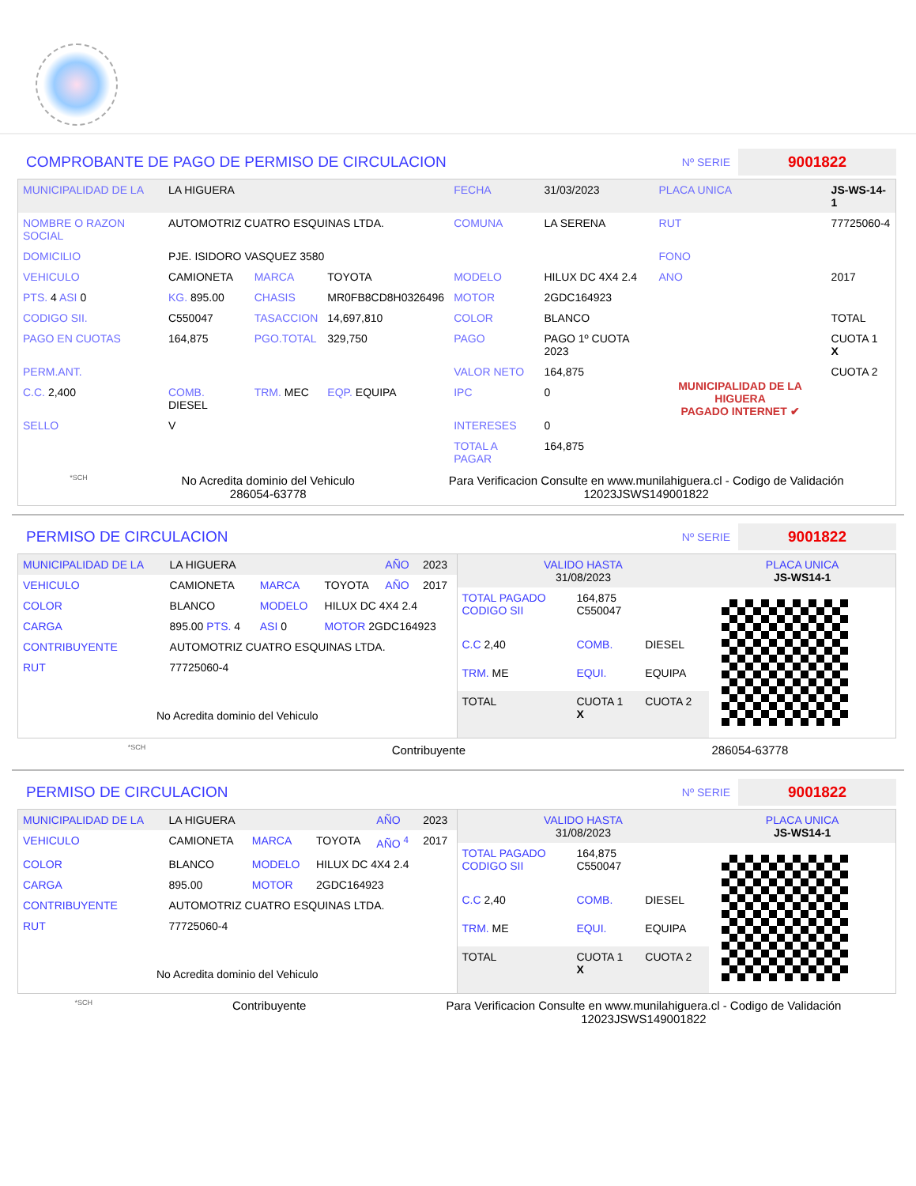COMPROBANTE DE PAGO DE PERMISO DE CIRCULACION
Nº SERIE 9001822
| MUNICIPALIDAD DE LA | LA HIGUERA | | | FECHA | 31/03/2023 | PLACA UNICA | JS-WS-14-1 |
| NOMBRE O RAZON SOCIAL | AUTOMOTRIZ CUATRO ESQUINAS LTDA. | | | COMUNA | LA SERENA | RUT | 77725060-4 |
| DOMICILIO | PJE. ISIDORO VASQUEZ 3580 | | | | | FONO | |
| VEHICULO | CAMIONETA | MARCA | TOYOTA | MODELO | HILUX DC 4X4 2.4 | ANO | 2017 |
| PTS. 4 ASI 0 | KG. 895.00 | CHASIS | MR0FB8CD8H0326496 | MOTOR | 2GDC164923 | | |
| CODIGO SII. | C550047 | TASACCION | 14,697,810 | COLOR | BLANCO | | TOTAL |
| PAGO EN CUOTAS | 164,875 | PGO.TOTAL | 329,750 | PAGO | PAGO 1º CUOTA 2023 | MUNICIPALIDAD DE LA HIGUERA PAGADO INTERNET ✔ | CUOTA 1 X |
| PERM.ANT. | | | | VALOR NETO | 164,875 | | CUOTA 2 |
| C.C. 2,400 | COMB. DIESEL | TRM. MEC | EQP. EQUIPA | IPC | 0 | | |
| SELLO | V | | | INTERESES | 0 | | |
| | | | | TOTAL A PAGAR | 164,875 | | |
*SCH
No Acredita dominio del Vehiculo
286054-63778
Para Verificacion Consulte en www.munilahiguera.cl - Codigo de Validación
12023JSWS149001822
PERMISO DE CIRCULACION
Nº SERIE 9001822
| MUNICIPALIDAD DE LA | LA HIGUERA | | | AÑO | 2023 |
| VEHICULO | CAMIONETA | MARCA | TOYOTA | AÑO | 2017 |
| COLOR | BLANCO | MODELO | HILUX DC 4X4 2.4 | | |
| CARGA | 895.00 PTS. 4 | ASI 0 | MOTOR 2GDC164923 | | |
| CONTRIBUYENTE | AUTOMOTRIZ CUATRO ESQUINAS LTDA. | | | | |
| RUT | 77725060-4 | | | | |
| No Acredita dominio del Vehiculo | | | | | |
| VALIDO HASTA 31/08/2023 | | | PLACA UNICA JS-WS14-1 |
| TOTAL PAGADO CODIGO SII | 164,875 C550047 | | |
| C.C 2,40 | COMB. | DIESEL | |
| TRM. ME | EQUI. | EQUIPA | |
| TOTAL | CUOTA 1 X | CUOTA 2 | |
*SCH
Contribuyente 286054-63778
PERMISO DE CIRCULACION
Nº SERIE 9001822
| MUNICIPALIDAD DE LA | LA HIGUERA | | | AÑO | 2023 |
| VEHICULO | CAMIONETA | MARCA | TOYOTA | AÑO <sup>4</sup> | 2017 |
| COLOR | BLANCO | MODELO | HILUX DC 4X4 2.4 | | |
| CARGA | 895.00 | MOTOR | 2GDC164923 | | |
| CONTRIBUYENTE | AUTOMOTRIZ CUATRO ESQUINAS LTDA. | | | | |
| RUT | 77725060-4 | | | | |
| No Acredita dominio del Vehiculo | | | | | |
| VALIDO HASTA 31/08/2023 | | | PLACA UNICA JS-WS14-1 |
| TOTAL PAGADO CODIGO SII | 164,875 C550047 | | |
| C.C 2,40 | COMB. | DIESEL | |
| TRM. ME | EQUI. | EQUIPA | |
| TOTAL | CUOTA 1 X | CUOTA 2 | |
*SCH
Contribuyente Para Verificacion Consulte en www.munilahiguera.cl - Codigo de Validación
12023JSWS149001822